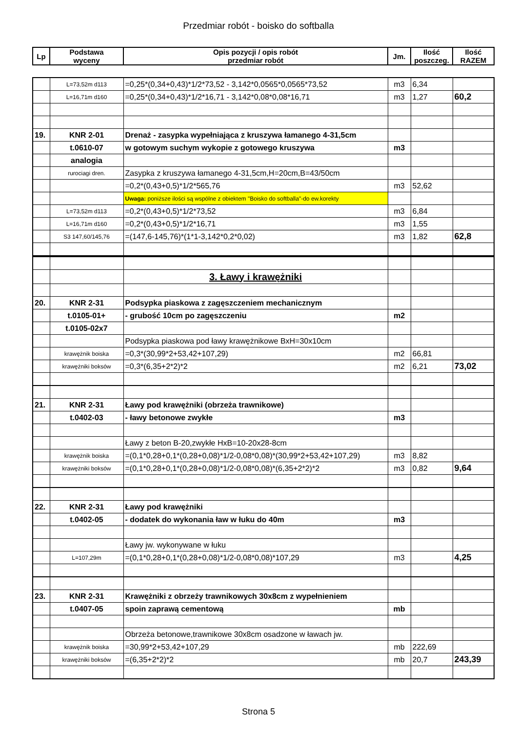Przedmiar robót - boisko do softballa
| Lp | Podstawa wyceny | Opis pozycji / opis robót przedmiar robót | Jm. | Ilość poszczeg. | Ilość RAZEM |
| --- | --- | --- | --- | --- | --- |
| | L=73,52m d113 | =0,25*(0,34+0,43)*1/2*73,52 - 3,142*0,0565*0,0565*73,52 | m3 | 6,34 | |
| | L=16,71m d160 | =0,25*(0,34+0,43)*1/2*16,71 - 3,142*0,08*0,08*16,71 | m3 | 1,27 | 60,2 |
| 19. | KNR 2-01 | Drenaż - zasypka wypełniająca z kruszywa łamanego 4-31,5cm | | | |
| | t.0610-07 | w gotowym suchym wykopie z gotowego kruszywa | m3 | | |
| | analogia | | | | |
| | rurociagi dren. | Zasypka z kruszywa łamanego 4-31,5cm,H=20cm,B=43/50cm | | | |
| | | =0,2*(0,43+0,5)*1/2*565,76 | m3 | 52,62 | |
| | | Uwaga: poniższe ilości są wspólne z obiektem "Boisko do softballa"-do ew.korekty | | | |
| | L=73,52m d113 | =0,2*(0,43+0,5)*1/2*73,52 | m3 | 6,84 | |
| | L=16,71m d160 | =0,2*(0,43+0,5)*1/2*16,71 | m3 | 1,55 | |
| | S3 147,60/145,76 | =(147,6-145,76)*(1*1-3,142*0,2*0,02) | m3 | 1,82 | 62,8 |
| | | 3. Ławy i krawężniki | | | |
| 20. | KNR 2-31 | Podsypka piaskowa z zagęszczeniem mechanicznym | | | |
| | t.0105-01+ | - grubość 10cm po zagęszczeniu | m2 | | |
| | t.0105-02x7 | | | | |
| | | Podsypka piaskowa pod ławy krawężnikowe BxH=30x10cm | | | |
| | krawężnik boiska | =0,3*(30,99*2+53,42+107,29) | m2 | 66,81 | |
| | krawężniki boksów | =0,3*(6,35+2*2)*2 | m2 | 6,21 | 73,02 |
| 21. | KNR 2-31 | Ławy pod krawężniki (obrzeża trawnikowe) | | | |
| | t.0402-03 | - ławy betonowe zwykłe | m3 | | |
| | | Ławy z beton B-20,zwykłe HxB=10-20x28-8cm | | | |
| | krawężnik boiska | =(0,1*0,28+0,1*(0,28+0,08)*1/2-0,08*0,08)*(30,99*2+53,42+107,29) | m3 | 8,82 | |
| | krawężniki boksów | =(0,1*0,28+0,1*(0,28+0,08)*1/2-0,08*0,08)*(6,35+2*2)*2 | m3 | 0,82 | 9,64 |
| 22. | KNR 2-31 | Ławy pod krawężniki | | | |
| | t.0402-05 | - dodatek do wykonania ław w łuku do 40m | m3 | | |
| | | Ławy jw. wykonywane w łuku | | | |
| | L=107,29m | =(0,1*0,28+0,1*(0,28+0,08)*1/2-0,08*0,08)*107,29 | m3 | | 4,25 |
| 23. | KNR 2-31 | Krawężniki z obrzeży trawnikowych 30x8cm z wypełnieniem | | | |
| | t.0407-05 | spoin zaprawą cementową | mb | | |
| | | Obrzeża betonowe,trawnikowe 30x8cm osadzone w ławach jw. | | | |
| | krawężnik boiska | =30,99*2+53,42+107,29 | mb | 222,69 | |
| | krawężniki boksów | =(6,35+2*2)*2 | mb | 20,7 | 243,39 |
Strona 5